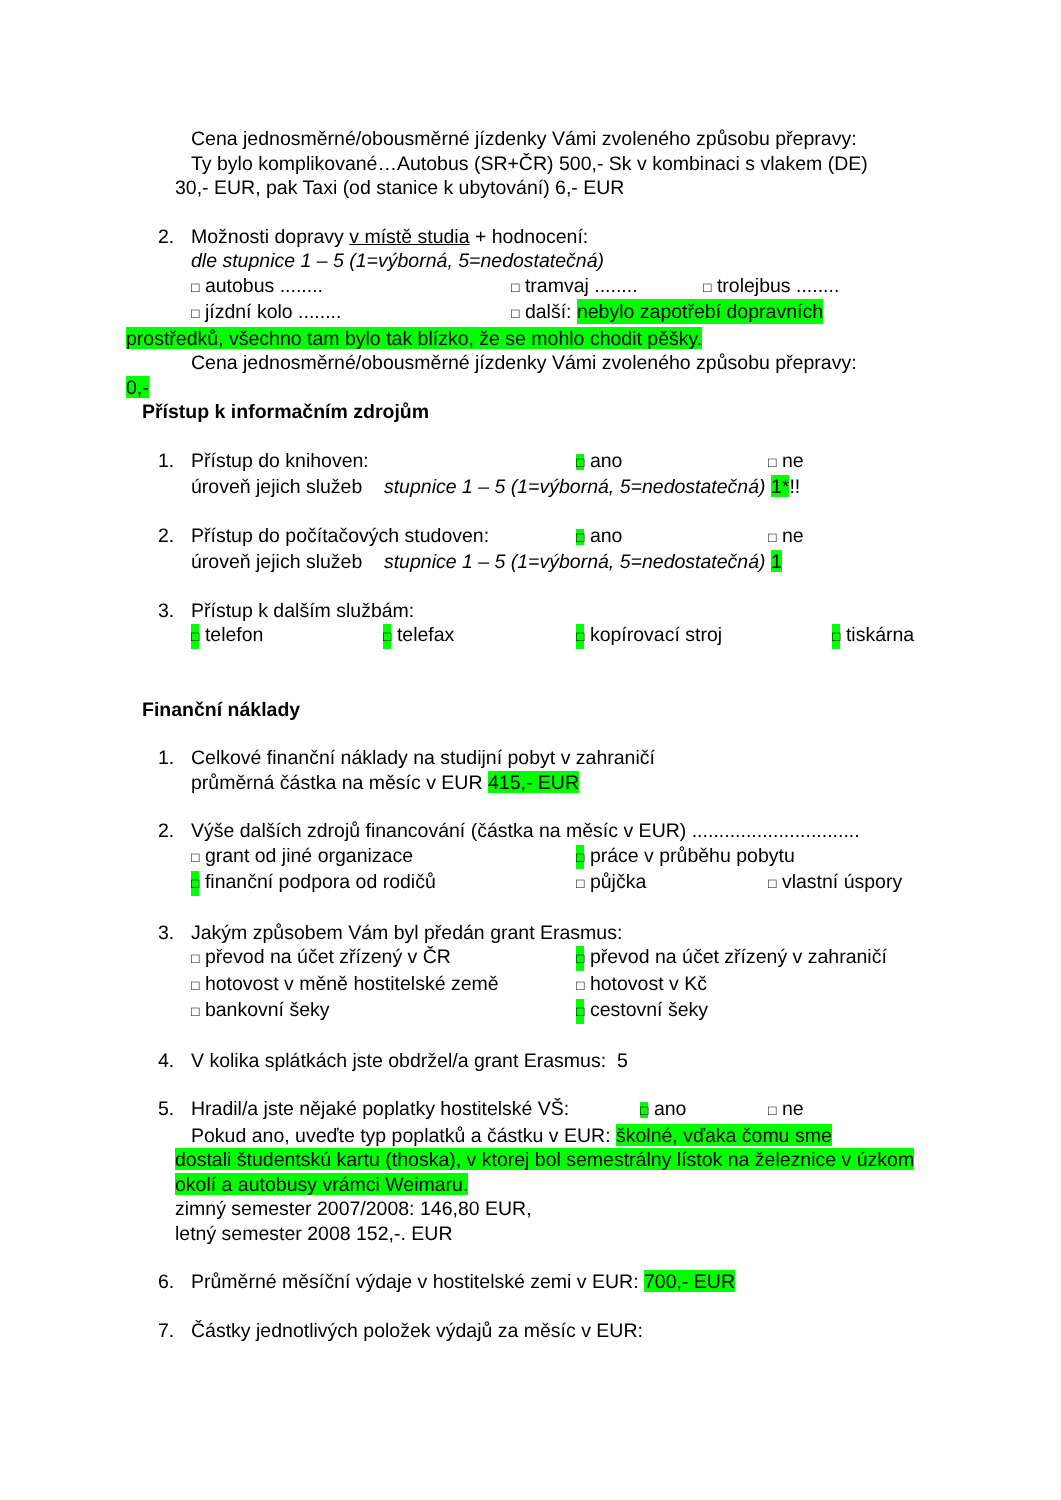Cena jednosměrné/obousměrné jízdenky Vámi zvoleného způsobu přepravy:
Ty bylo komplikované…Autobus (SR+ČR) 500,- Sk v kombinaci s vlakem (DE)
30,- EUR, pak Taxi (od stanice k ubytování) 6,- EUR
2. Možnosti dopravy v místě studia + hodnocení:
dle stupnice 1 – 5 (1=výborná, 5=nedostatečná)
□ autobus ........ □ tramvaj ........ □ trolejbus ........
□ jízdní kolo ........ □ další: nebylo zapotřebí dopravních
prostředků, všechno tam bylo tak blízko, že se mohlo chodit pěšky.
Cena jednosměrné/obousměrné jízdenky Vámi zvoleného způsobu přepravy:
0,-
Přístup k informačním zdrojům
1. Přístup do knihoven: □ ano □ ne
úroveň jejich služeb stupnice 1 – 5 (1=výborná, 5=nedostatečná) 1*!!
2. Přístup do počítačových studoven: □ ano □ ne
úroveň jejich služeb stupnice 1 – 5 (1=výborná, 5=nedostatečná) 1
3. Přístup k dalším službám:
□ telefon □ telefax □ kopírovací stroj □ tiskárna
Finanční náklady
1. Celkové finanční náklady na studijní pobyt v zahraničí
průměrná částka na měsíc v EUR 415,- EUR
2. Výše dalších zdrojů financování (částka na měsíc v EUR) ...............................
□ grant od jiné organizace □ práce v průběhu pobytu
□ finanční podpora od rodičů □ půjčka □ vlastní úspory
3. Jakým způsobem Vám byl předán grant Erasmus:
□ převod na účet zřízený v ČR □ převod na účet zřízený v zahraničí
□ hotovost v měně hostitelské země □ hotovost v Kč
□ bankovní šeky □ cestovní šeky
4. V kolika splátkách jste obdržel/a grant Erasmus: 5
5. Hradil/a jste nějaké poplatky hostitelské VŠ: □ ano □ ne
Pokud ano, uveďte typ poplatků a částku v EUR: školné, vďaka čomu sme
dostali študentskú kartu (thoska), v ktorej bol semestrálny lístok na železnice v úzkom okolí a autobusy vrámci Weimaru.
zimný semester 2007/2008: 146,80 EUR,
letný semester 2008 152,-. EUR
6. Průměrné měsíční výdaje v hostitelské zemi v EUR: 700,- EUR
7. Částky jednotlivých položek výdajů za měsíc v EUR: